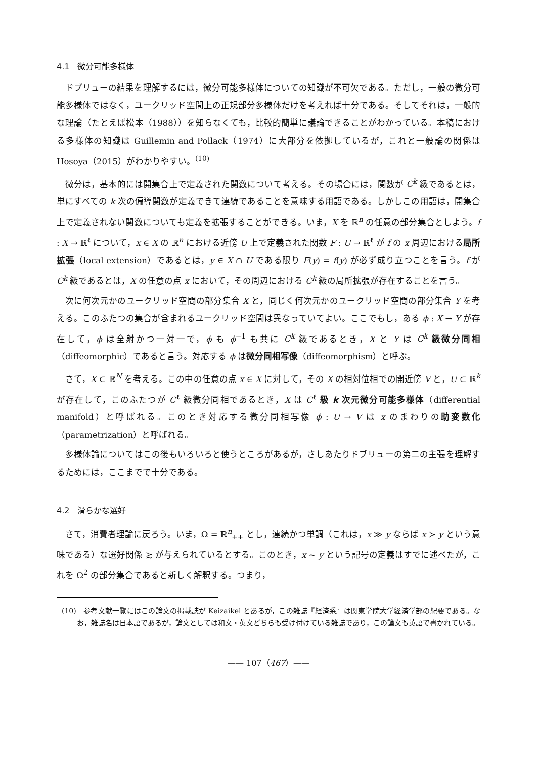4.1　微分可能多様体
ドブリューの結果を理解するには，微分可能多様体についての知識が不可欠である。ただし，一般の微分可能多様体ではなく，ユークリッド空間上の正規部分多様体だけを考えれば十分である。そしてそれは，一般的な理論（たとえば松本（1988））を知らなくても，比較的簡単に議論できることがわかっている。本稿における多様体の知識は Guillemin and Pollack（1974）に大部分を依拠しているが，これと一般論の関係は Hosoya（2015）がわかりやすい。<sup>(10)</sup>
微分は，基本的には開集合上で定義された関数について考える。その場合には，関数が C<sup>k</sup> 級であるとは，単にすべての k 次の偏導関数が定義できて連続であることを意味する用語である。しかしこの用語は，開集合上で定義されない関数についても定義を拡張することができる。いま，X を ℝ<sup>n</sup> の任意の部分集合としよう。f : X → ℝ<sup>ℓ</sup> について，x ∈ X の ℝ<sup>n</sup> における近傍 U 上で定義された関数 F : U → ℝ<sup>ℓ</sup> が f の x 周辺における局所拡張（local extension）であるとは，y ∈ X ∩ U である限り F(y) = f(y) が必ず成り立つことを言う。f が C<sup>k</sup> 級であるとは，X の任意の点 x において，その周辺における C<sup>k</sup> 級の局所拡張が存在することを言う。
次に何次元かのユークリッド空間の部分集合 X と，同じく何次元かのユークリッド空間の部分集合 Y を考える。このふたつの集合が含まれるユークリッド空間は異なっていてよい。ここでもし，ある ϕ : X → Y が存在して，ϕ は全射かつ一対一で，ϕ も ϕ<sup>−1</sup> も共に C<sup>k</sup> 級であるとき，X と Y は C<sup>k</sup> 級微分同相（diffeomorphic）であると言う。対応する ϕ は微分同相写像（diffeomorphism）と呼ぶ。
さて，X ⊂ ℝ<sup>N</sup> を考える。この中の任意の点 x ∈ X に対して，その X の相対位相での開近傍 V と，U ⊂ ℝ<sup>k</sup> が存在して，このふたつが C<sup>ℓ</sup> 級微分同相であるとき，X は C<sup>ℓ</sup> 級 k 次元微分可能多様体（differential manifold）と呼ばれる。このとき対応する微分同相写像 ϕ : U → V は x のまわりの助変数化（parametrization）と呼ばれる。
多様体論についてはこの後もいろいろと使うところがあるが，さしあたりドブリューの第二の主張を理解するためには，ここまでで十分である。
4.2　滑らかな選好
さて，消費者理論に戻ろう。いま，Ω = ℝ<sup>n</sup><sub>++</sub> とし，連続かつ単調（これは，x ≫ y ならば x ≻ y という意味である）な選好関係 ≿ が与えられているとする。このとき，x ∼ y という記号の定義はすでに述べたが，これを Ω<sup>2</sup> の部分集合であると新しく解釈する。つまり，
(10)　参考文献一覧にはこの論文の掲載誌が Keizaikei とあるが，この雑誌『経済系』は関東学院大学経済学部の紀要である。なお，雑誌名は日本語であるが，論文としては和文・英文どちらも受け付けている雑誌であり，この論文も英語で書かれている。
—— 107（467）——